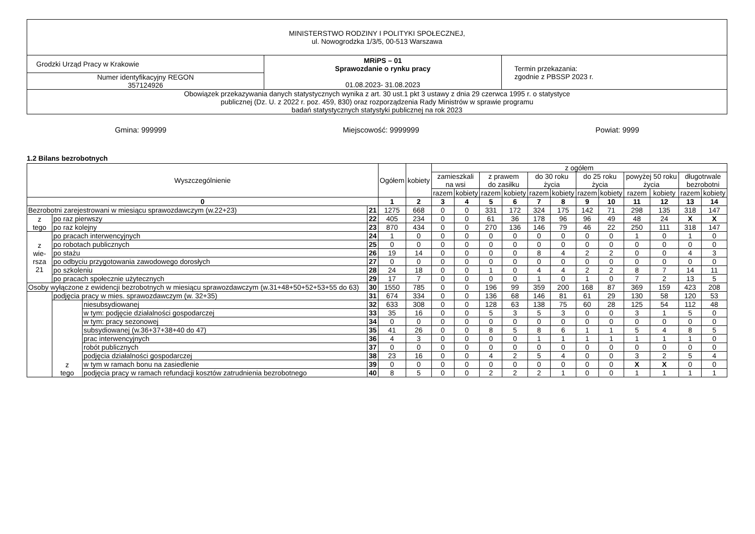| MINISTERSTWO RODZINY I POLITYKI SPOŁECZNEJ, ul. Nowogrodzka 1/3/5, 00-513 Warszawa | | |
| Grodzki Urząd Pracy w Krakowie | MRiPS – 01 Sprawozdanie o rynku pracy 01.08.2023- 31.08.2023 | Termin przekazania: zgodnie z PBSSP 2023 r. |
| Numer identyfikacyjny REGON 357124926 | | |
| Obowiązek przekazywania danych statystycznych wynika z art. 30 ust.1 pkt 3 ustawy z dnia 29 czerwca 1995 r. o statystyce publicznej (Dz. U. z 2022 r. poz. 459, 830) oraz rozporządzenia Rady Ministrów w sprawie programu badań statystycznych statystyki publicznej na rok 2023 | | |
Gmina: 999999 Miejscowość: 9999999 Powiat: 9999
1.2 Bilans bezrobotnych
| Wyszczególnienie | | | | Ogółem | kobiety | z ogółem | | | | | | | | | | | |
| --- | --- | --- | --- | --- | --- | --- | --- | --- | --- | --- | --- | --- | --- | --- | --- | --- | --- |
| | | | | | | zamieszkali na wsi | | z prawem do zasiłku | | do 30 roku życia | | do 25 roku życia | | powyżej 50 roku życia | | długotrwale bezrobotni | |
| | | | | | | razem | kobiety | razem | kobiety | razem | kobiety | razem | kobiety | razem | kobiety | razem | kobiety |
| 0 | | | | 1 | 2 | 3 | 4 | 5 | 6 | 7 | 8 | 9 | 10 | 11 | 12 | 13 | 14 |
| Bezrobotni zarejestrowani w miesiącu sprawozdawczym (w.22+23) | | | 21 | 1275 | 668 | 0 | 0 | 331 | 172 | 324 | 175 | 142 | 71 | 298 | 135 | 318 | 147 |
| z tego | po raz pierwszy | | 22 | 405 | 234 | 0 | 0 | 61 | 36 | 178 | 96 | 96 | 49 | 48 | 24 | X | X |
| | po raz kolejny | | 23 | 870 | 434 | 0 | 0 | 270 | 136 | 146 | 79 | 46 | 22 | 250 | 111 | 318 | 147 |
| z wie- rsza 21 | po pracach interwencyjnych | | 24 | 1 | 0 | 0 | 0 | 0 | 0 | 0 | 0 | 0 | 0 | 1 | 0 | 1 | 0 |
| | po robotach publicznych | | 25 | 0 | 0 | 0 | 0 | 0 | 0 | 0 | 0 | 0 | 0 | 0 | 0 | 0 | 0 |
| | po stażu | | 26 | 19 | 14 | 0 | 0 | 0 | 0 | 8 | 4 | 2 | 2 | 0 | 0 | 4 | 3 |
| | po odbyciu przygotowania zawodowego dorosłych | | 27 | 0 | 0 | 0 | 0 | 0 | 0 | 0 | 0 | 0 | 0 | 0 | 0 | 0 | 0 |
| | po szkoleniu | | 28 | 24 | 18 | 0 | 0 | 1 | 0 | 4 | 4 | 2 | 2 | 8 | 7 | 14 | 11 |
| | po pracach społecznie użytecznych | | 29 | 17 | 7 | 0 | 0 | 0 | 0 | 1 | 0 | 1 | 0 | 7 | 2 | 13 | 5 |
| Osoby wyłączone z ewidencji bezrobotnych w miesiącu sprawozdawczym (w.31+48+50+52+53+55 do 63) | | | 30 | 1550 | 785 | 0 | 0 | 196 | 99 | 359 | 200 | 168 | 87 | 369 | 159 | 423 | 208 |
| | podjęcia pracy w mies. sprawozdawczym (w. 32+35) | | 31 | 674 | 334 | 0 | 0 | 136 | 68 | 146 | 81 | 61 | 29 | 130 | 58 | 120 | 53 |
| | z tego | niesubsydiowanej | 32 | 633 | 308 | 0 | 0 | 128 | 63 | 138 | 75 | 60 | 28 | 125 | 54 | 112 | 48 |
| | | w tym: podjęcie działalności gospodarczej | 33 | 35 | 16 | 0 | 0 | 5 | 3 | 5 | 3 | 0 | 0 | 3 | 1 | 5 | 0 |
| | | w tym: pracy sezonowej | 34 | 0 | 0 | 0 | 0 | 0 | 0 | 0 | 0 | 0 | 0 | 0 | 0 | 0 | 0 |
| | | subsydiowanej (w.36+37+38+40 do 47) | 35 | 41 | 26 | 0 | 0 | 8 | 5 | 8 | 6 | 1 | 1 | 5 | 4 | 8 | 5 |
| | | prac interwencyjnych | 36 | 4 | 3 | 0 | 0 | 0 | 0 | 1 | 1 | 1 | 1 | 1 | 1 | 1 | 0 |
| | | robót publicznych | 37 | 0 | 0 | 0 | 0 | 0 | 0 | 0 | 0 | 0 | 0 | 0 | 0 | 0 | 0 |
| | | podjęcia działalności gospodarczej | 38 | 23 | 16 | 0 | 0 | 4 | 2 | 5 | 4 | 0 | 0 | 3 | 2 | 5 | 4 |
| | | w tym w ramach bonu na zasiedlenie | 39 | 0 | 0 | 0 | 0 | 0 | 0 | 0 | 0 | 0 | 0 | X | X | 0 | 0 |
| | | podjęcia pracy w ramach refundacji kosztów zatrudnienia bezrobotnego | 40 | 8 | 5 | 0 | 0 | 2 | 2 | 2 | 1 | 0 | 0 | 1 | 1 | 1 | 1 |